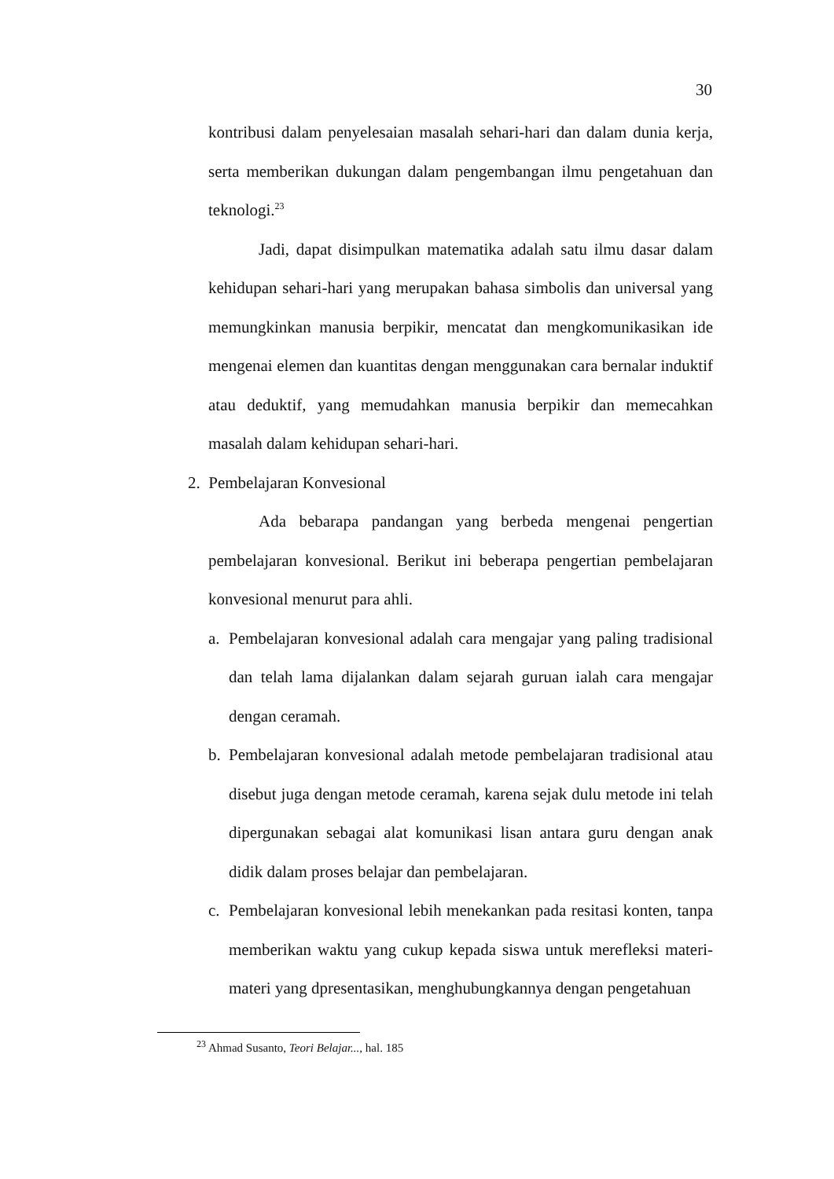30
kontribusi dalam penyelesaian masalah sehari-hari dan dalam dunia kerja, serta memberikan dukungan dalam pengembangan ilmu pengetahuan dan teknologi.<sup>23</sup>
Jadi, dapat disimpulkan matematika adalah satu ilmu dasar dalam kehidupan sehari-hari yang merupakan bahasa simbolis dan universal yang memungkinkan manusia berpikir, mencatat dan mengkomunikasikan ide mengenai elemen dan kuantitas dengan menggunakan cara bernalar induktif atau deduktif, yang memudahkan manusia berpikir dan memecahkan masalah dalam kehidupan sehari-hari.
2. Pembelajaran Konvesional
Ada bebarapa pandangan yang berbeda mengenai pengertian pembelajaran konvesional. Berikut ini beberapa pengertian pembelajaran konvesional menurut para ahli.
a. Pembelajaran konvesional adalah cara mengajar yang paling tradisional dan telah lama dijalankan dalam sejarah guruan ialah cara mengajar dengan ceramah.
b. Pembelajaran konvesional adalah metode pembelajaran tradisional atau disebut juga dengan metode ceramah, karena sejak dulu metode ini telah dipergunakan sebagai alat komunikasi lisan antara guru dengan anak didik dalam proses belajar dan pembelajaran.
c. Pembelajaran konvesional lebih menekankan pada resitasi konten, tanpa memberikan waktu yang cukup kepada siswa untuk merefleksi materi-materi yang dpresentasikan, menghubungkannya dengan pengetahuan
<sup>23</sup> Ahmad Susanto, Teori Belajar..., hal. 185